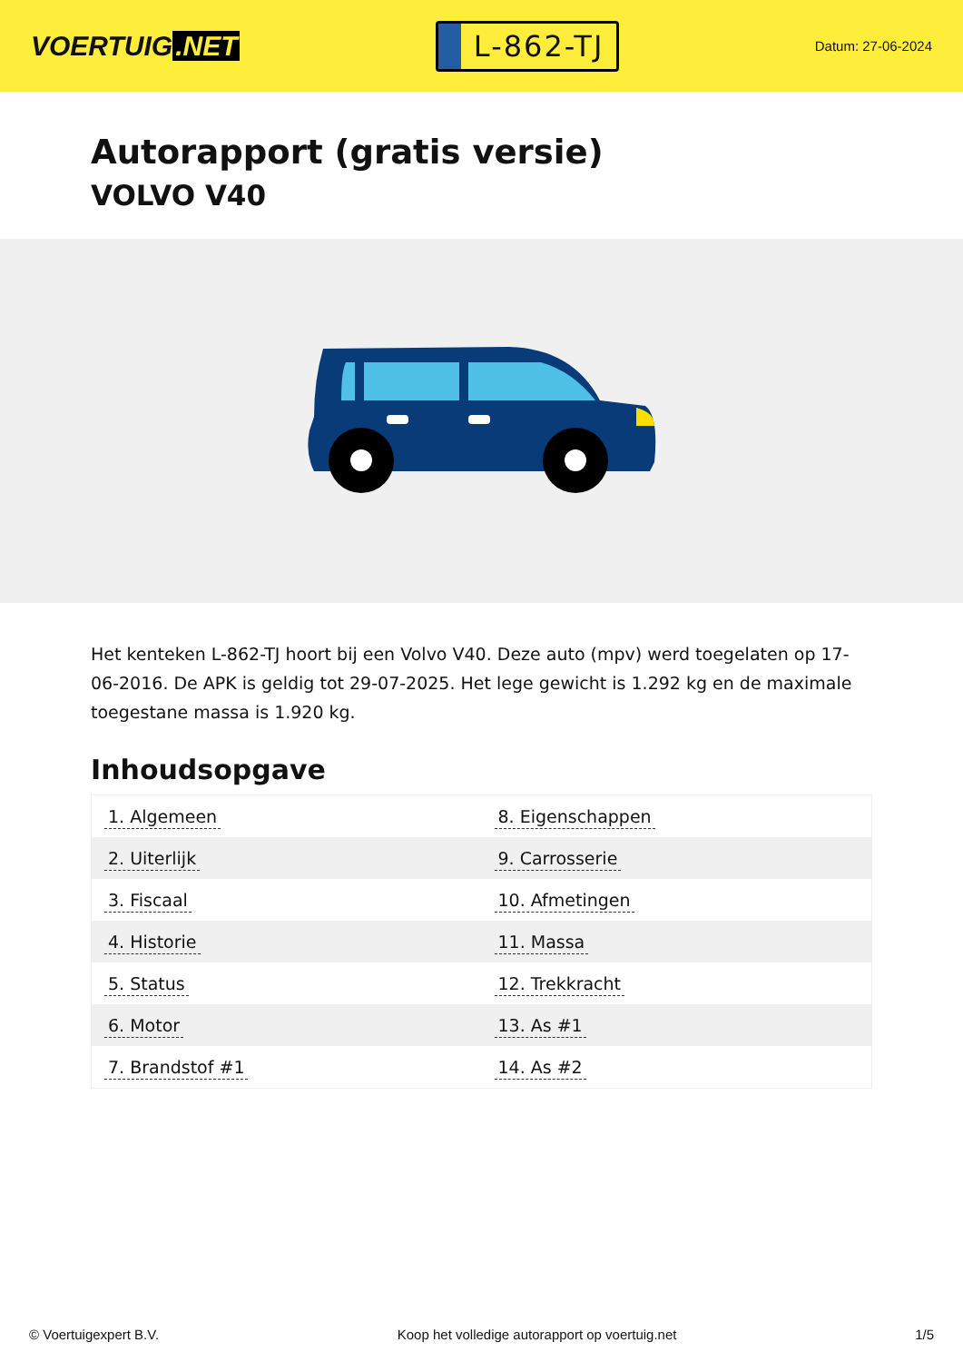VOERTUIG.NET
L-862-TJ
Datum: 27-06-2024
Autorapport (gratis versie)
VOLVO V40
Het kenteken L-862-TJ hoort bij een Volvo V40. Deze auto (mpv) werd toegelaten op 17-06-2016. De APK is geldig tot 29-07-2025. Het lege gewicht is 1.292 kg en de maximale toegestane massa is 1.920 kg.
Inhoudsopgave
| 1. Algemeen | 8. Eigenschappen |
| 2. Uiterlijk | 9. Carrosserie |
| 3. Fiscaal | 10. Afmetingen |
| 4. Historie | 11. Massa |
| 5. Status | 12. Trekkracht |
| 6. Motor | 13. As #1 |
| 7. Brandstof #1 | 14. As #2 |
© Voertuigexpert B.V. Koop het volledige autorapport op voertuig.net
1/5